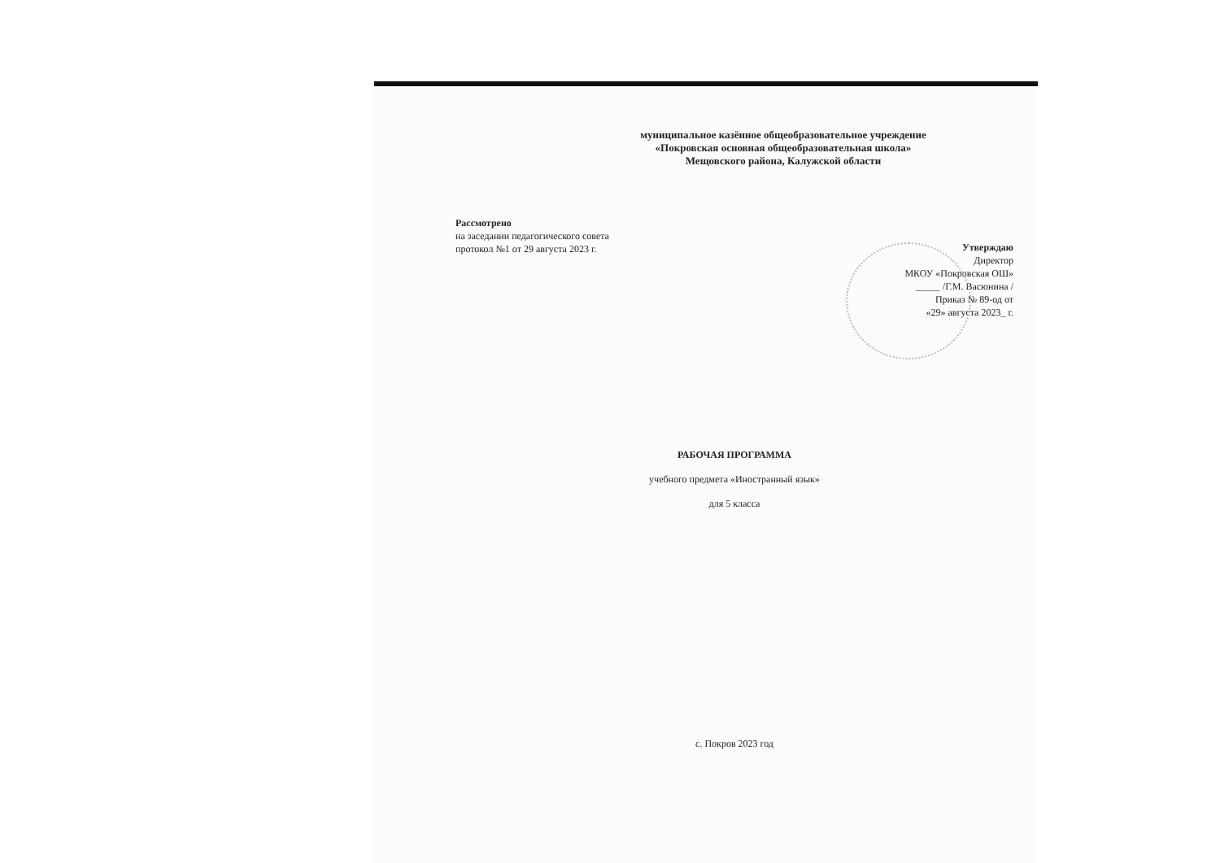муниципальное казённое общеобразовательное учреждение
«Покровская основная общеобразовательная школа»
Мещовского района, Калужской области
Рассмотрено
на заседании педагогического совета
протокол №1 от 29 августа 2023 г.
Утверждаю
Директор
МКОУ «Покровская ОШ»
_____ /Г.М. Васюнина /
Приказ № 89-од от
«29» августа 2023_ г.
РАБОЧАЯ ПРОГРАММА
учебного предмета «Иностранный язык»
для 5 класса
с. Покров 2023 год